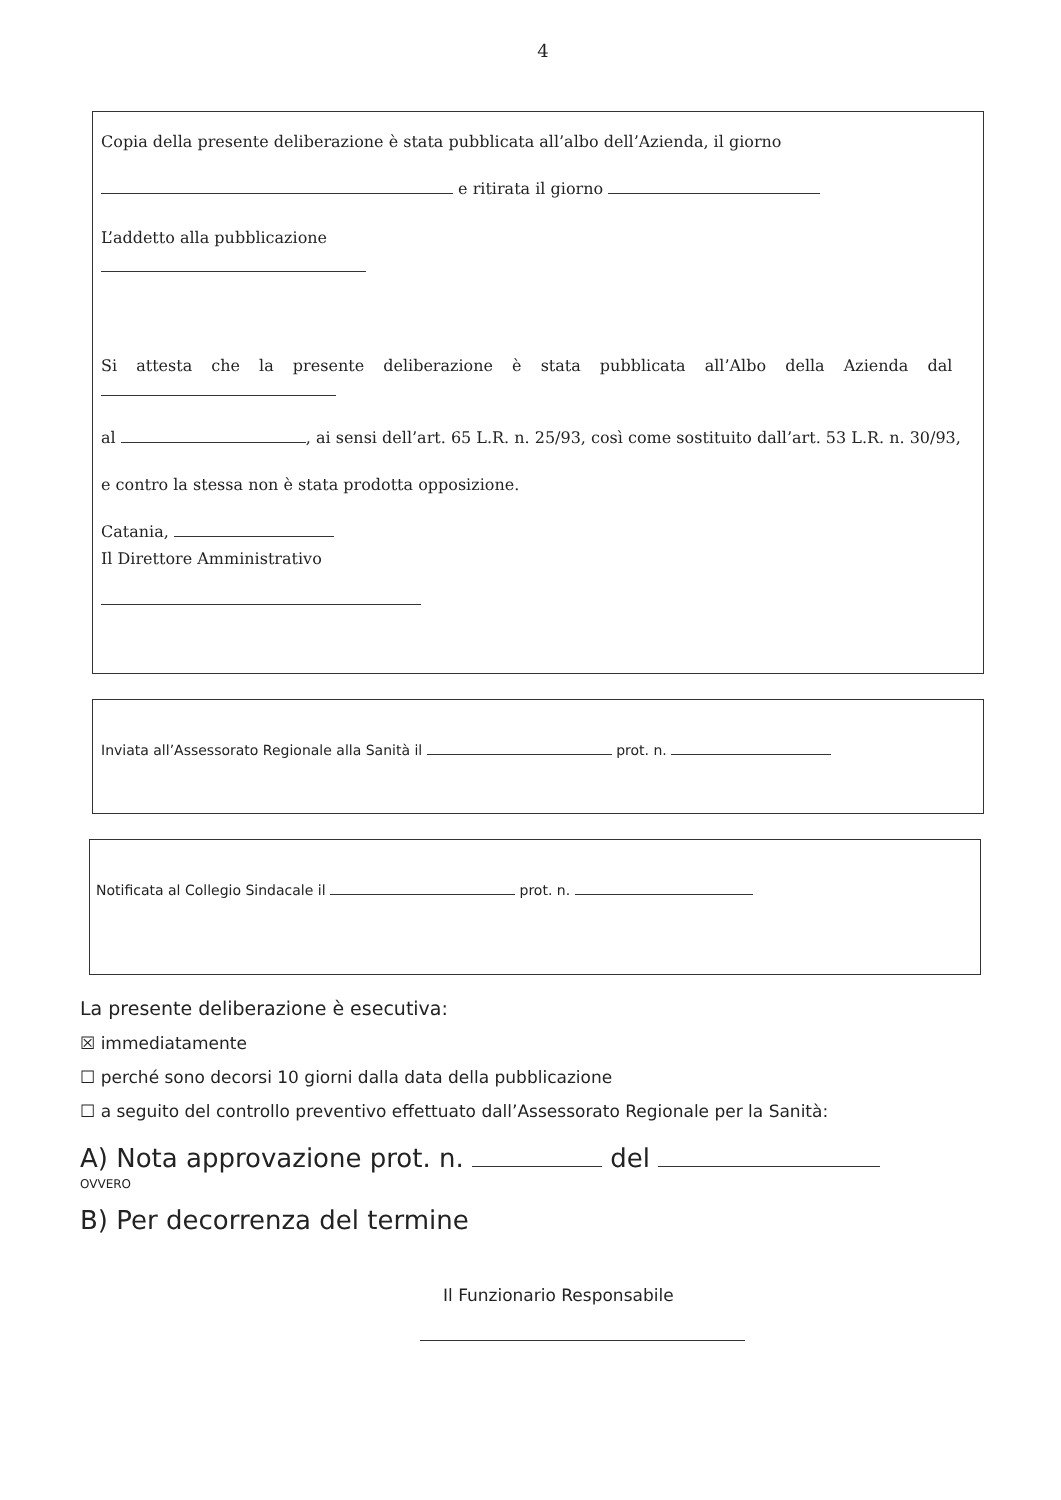4
Copia della presente deliberazione è stata pubblicata all’albo dell’Azienda, il giorno
e ritirata il giorno
L’addetto alla pubblicazione
Si attesta che la presente deliberazione è stata pubblicata all’Albo della Azienda dal
al , ai sensi dell’art. 65 L.R. n. 25/93, così come sostituito dall’art. 53 L.R. n. 30/93,
e contro la stessa non è stata prodotta opposizione.
Catania,
Il Direttore Amministrativo
Inviata all’Assessorato Regionale alla Sanità il prot. n.
Notificata al Collegio Sindacale il prot. n.
La presente deliberazione è esecutiva:
☒ immediatamente
☐ perché sono decorsi 10 giorni dalla data della pubblicazione
☐ a seguito del controllo preventivo effettuato dall’Assessorato Regionale per la Sanità:
A) Nota approvazione prot. n. del
OVVERO
B) Per decorrenza del termine
Il Funzionario Responsabile